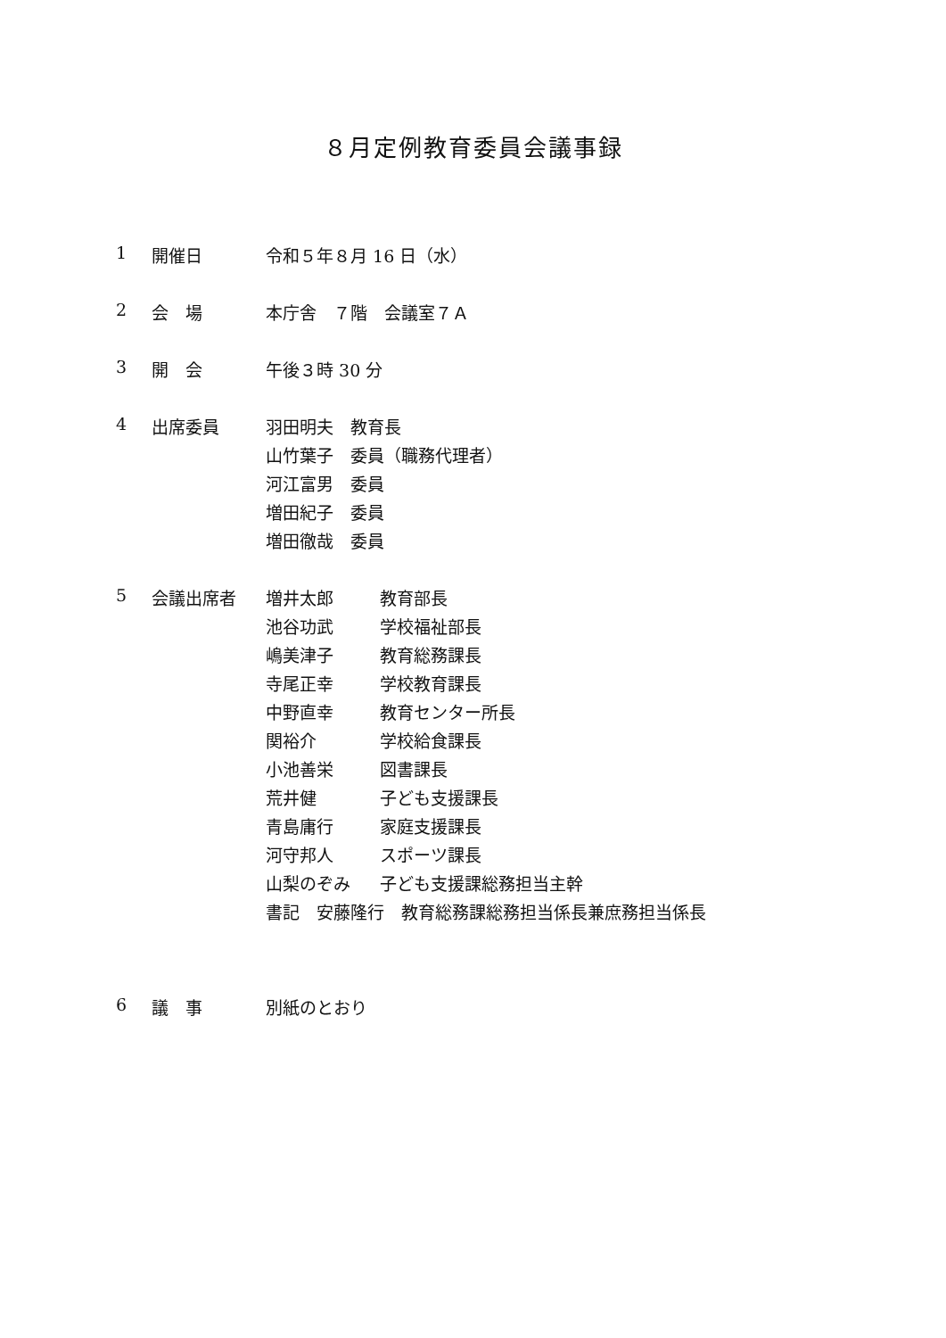８月定例教育委員会議事録
1 開催日
令和５年８月 16 日（水）
2 会　場
本庁舎　７階　会議室７Ａ
3 開　会
午後３時 30 分
4 出席委員
羽田明夫　教育長
山竹葉子　委員（職務代理者）
河江富男　委員
増田紀子　委員
増田徹哉　委員
5 会議出席者
増井太郎 教育部長
池谷功武 学校福祉部長
嶋美津子 教育総務課長
寺尾正幸 学校教育課長
中野直幸 教育センター所長
関裕介 学校給食課長
小池善栄 図書課長
荒井健 子ども支援課長
青島庸行 家庭支援課長
河守邦人 スポーツ課長
山梨のぞみ 子ども支援課総務担当主幹
書記　安藤隆行　教育総務課総務担当係長兼庶務担当係長
6 議　事
別紙のとおり